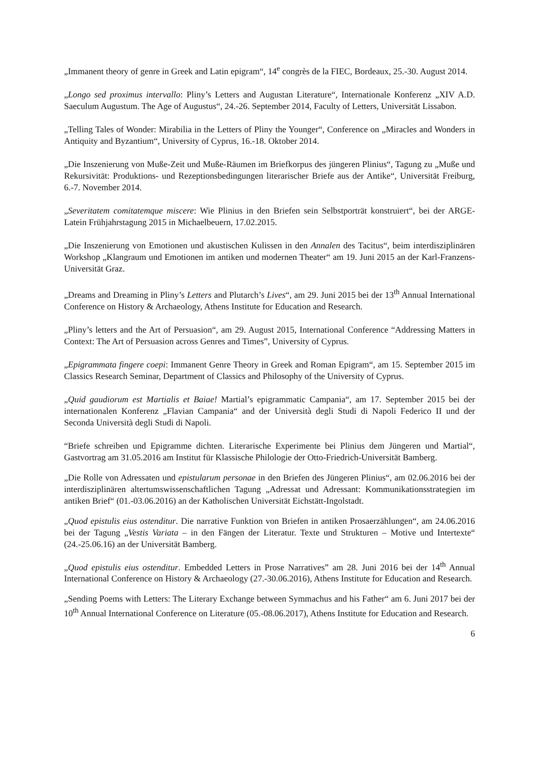„Immanent theory of genre in Greek and Latin epigram“, 14<sup>e</sup> congrès de la FIEC, Bordeaux, 25.-30. August 2014.
„Longo sed proximus intervallo: Pliny’s Letters and Augustan Literature“, Internationale Konferenz „XIV A.D. Saeculum Augustum. The Age of Augustus“, 24.-26. September 2014, Faculty of Letters, Universität Lissabon.
„Telling Tales of Wonder: Mirabilia in the Letters of Pliny the Younger“, Conference on „Miracles and Wonders in Antiquity and Byzantium“, University of Cyprus, 16.-18. Oktober 2014.
„Die Inszenierung von Muße-Zeit und Muße-Räumen im Briefkorpus des jüngeren Plinius“, Tagung zu „Muße und Rekursivität: Produktions- und Rezeptionsbedingungen literarischer Briefe aus der Antike“, Universität Freiburg, 6.-7. November 2014.
„Severitatem comitatemque miscere: Wie Plinius in den Briefen sein Selbstporträt konstruiert“, bei der ARGE-Latein Frühjahrstagung 2015 in Michaelbeuern, 17.02.2015.
„Die Inszenierung von Emotionen und akustischen Kulissen in den Annalen des Tacitus“, beim interdisziplinären Workshop „Klangraum und Emotionen im antiken und modernen Theater“ am 19. Juni 2015 an der Karl-Franzens-Universität Graz.
„Dreams and Dreaming in Pliny’s Letters and Plutarch’s Lives“, am 29. Juni 2015 bei der 13<sup>th</sup> Annual International Conference on History & Archaeology, Athens Institute for Education and Research.
„Pliny’s letters and the Art of Persuasion“, am 29. August 2015, International Conference “Addressing Matters in Context: The Art of Persuasion across Genres and Times”, University of Cyprus.
„Epigrammata fingere coepi: Immanent Genre Theory in Greek and Roman Epigram“, am 15. September 2015 im Classics Research Seminar, Department of Classics and Philosophy of the University of Cyprus.
„Quid gaudiorum est Martialis et Baiae! Martial’s epigrammatic Campania“, am 17. September 2015 bei der internationalen Konferenz „Flavian Campania“ and der Università degli Studi di Napoli Federico II und der Seconda Università degli Studi di Napoli.
“Briefe schreiben und Epigramme dichten. Literarische Experimente bei Plinius dem Jüngeren und Martial“, Gastvortrag am 31.05.2016 am Institut für Klassische Philologie der Otto-Friedrich-Universität Bamberg.
„Die Rolle von Adressaten und epistularum personae in den Briefen des Jüngeren Plinius“, am 02.06.2016 bei der interdisziplinären altertumswissenschaftlichen Tagung „Adressat und Adressant: Kommunikationsstrategien im antiken Brief“ (01.-03.06.2016) an der Katholischen Universität Eichstätt-Ingolstadt.
„Quod epistulis eius ostenditur. Die narrative Funktion von Briefen in antiken Prosaerzählungen“, am 24.06.2016 bei der Tagung „Vestis Variata – in den Fängen der Literatur. Texte und Strukturen – Motive und Intertexte“ (24.-25.06.16) an der Universität Bamberg.
„Quod epistulis eius ostenditur. Embedded Letters in Prose Narratives” am 28. Juni 2016 bei der 14<sup>th</sup> Annual International Conference on History & Archaeology (27.-30.06.2016), Athens Institute for Education and Research.
„Sending Poems with Letters: The Literary Exchange between Symmachus and his Father“ am 6. Juni 2017 bei der 10<sup>th</sup> Annual International Conference on Literature (05.-08.06.2017), Athens Institute for Education and Research.
6